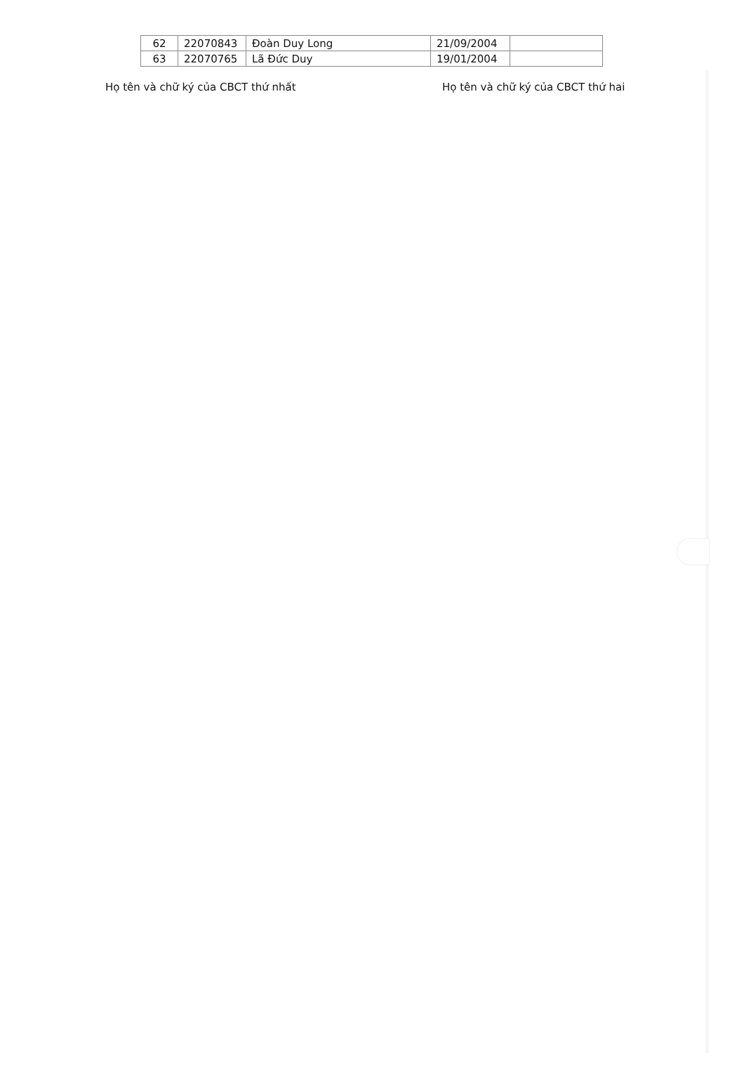| 62 | 22070843 | Đoàn Duy Long | 21/09/2004 | |
| 63 | 22070765 | Lã Đức Duy | 19/01/2004 | |
Họ tên và chữ ký của CBCT thứ nhất Họ tên và chữ ký của CBCT thứ hai